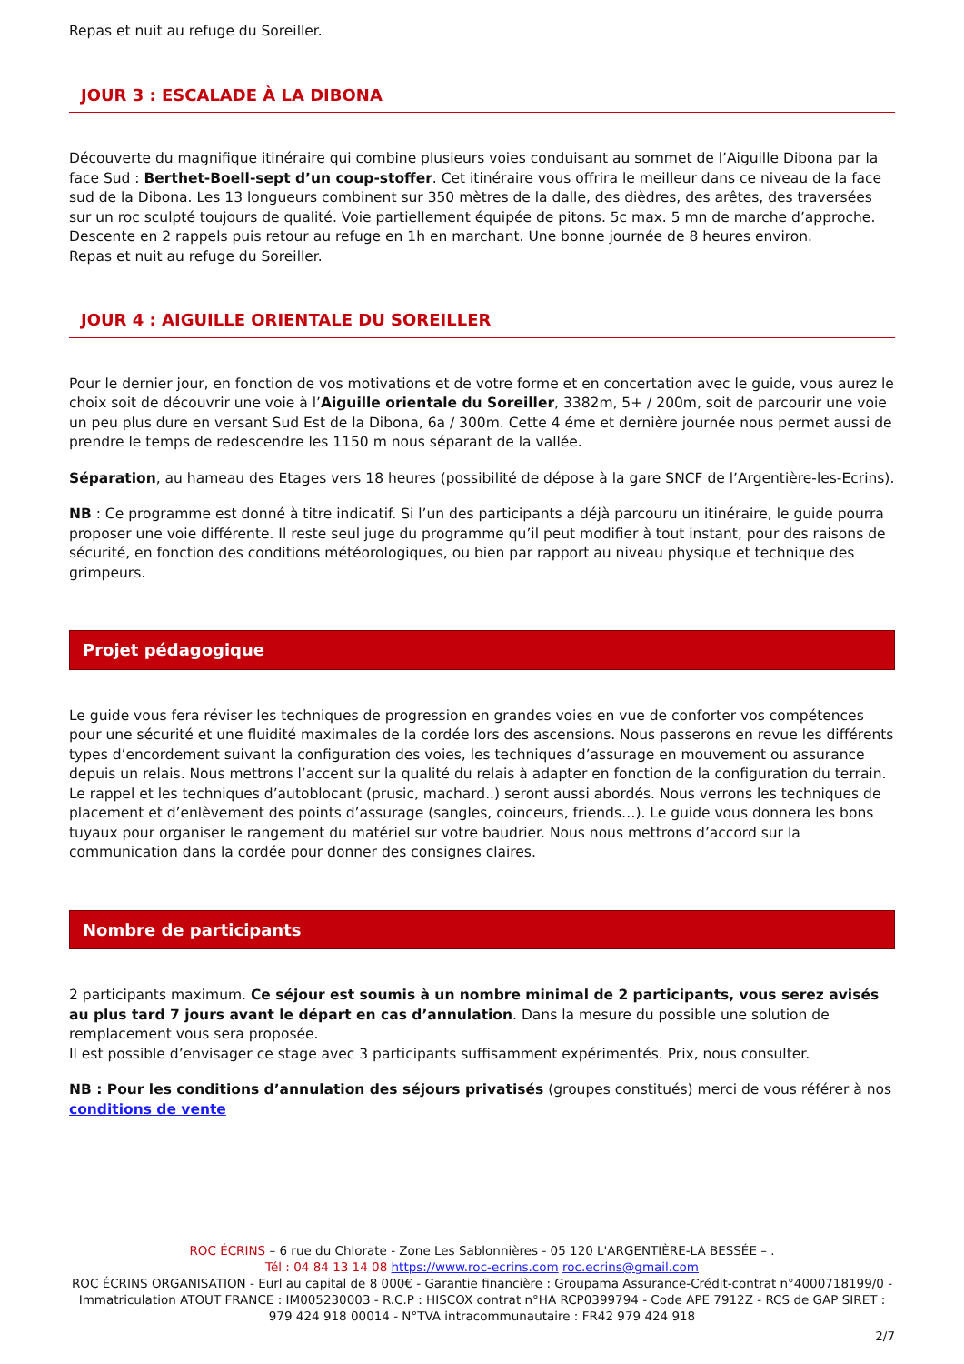Repas et nuit au refuge du Soreiller.
JOUR 3 : ESCALADE À LA DIBONA
Découverte du magnifique itinéraire qui combine plusieurs voies conduisant au sommet de l’Aiguille Dibona par la face Sud : Berthet-Boell-sept d’un coup-stoffer. Cet itinéraire vous offrira le meilleur dans ce niveau de la face sud de la Dibona. Les 13 longueurs combinent sur 350 mètres de la dalle, des dièdres, des arêtes, des traversées sur un roc sculpté toujours de qualité. Voie partiellement équipée de pitons. 5c max. 5 mn de marche d’approche. Descente en 2 rappels puis retour au refuge en 1h en marchant. Une bonne journée de 8 heures environ.
Repas et nuit au refuge du Soreiller.
JOUR 4 : AIGUILLE ORIENTALE DU SOREILLER
Pour le dernier jour, en fonction de vos motivations et de votre forme et en concertation avec le guide, vous aurez le choix soit de découvrir une voie à l’Aiguille orientale du Soreiller, 3382m, 5+ / 200m, soit de parcourir une voie un peu plus dure en versant Sud Est de la Dibona, 6a / 300m. Cette 4 éme et dernière journée nous permet aussi de prendre le temps de redescendre les 1150 m nous séparant de la vallée.
Séparation, au hameau des Etages vers 18 heures (possibilité de dépose à la gare SNCF de l’Argentière-les-Ecrins).
NB : Ce programme est donné à titre indicatif. Si l’un des participants a déjà parcouru un itinéraire, le guide pourra proposer une voie différente. Il reste seul juge du programme qu’il peut modifier à tout instant, pour des raisons de sécurité, en fonction des conditions météorologiques, ou bien par rapport au niveau physique et technique des grimpeurs.
Projet pédagogique
Le guide vous fera réviser les techniques de progression en grandes voies en vue de conforter vos compétences pour une sécurité et une fluidité maximales de la cordée lors des ascensions. Nous passerons en revue les différents types d’encordement suivant la configuration des voies, les techniques d’assurage en mouvement ou assurance depuis un relais. Nous mettrons l’accent sur la qualité du relais à adapter en fonction de la configuration du terrain. Le rappel et les techniques d’autoblocant (prusic, machard..) seront aussi abordés. Nous verrons les techniques de placement et d’enlèvement des points d’assurage (sangles, coinceurs, friends…). Le guide vous donnera les bons tuyaux pour organiser le rangement du matériel sur votre baudrier. Nous nous mettrons d’accord sur la communication dans la cordée pour donner des consignes claires.
Nombre de participants
2 participants maximum. Ce séjour est soumis à un nombre minimal de 2 participants, vous serez avisés au plus tard 7 jours avant le départ en cas d’annulation. Dans la mesure du possible une solution de remplacement vous sera proposée.
Il est possible d’envisager ce stage avec 3 participants suffisamment expérimentés. Prix, nous consulter.
NB : Pour les conditions d’annulation des séjours privatisés (groupes constitués) merci de vous référer à nos conditions de vente
ROC ÉCRINS – 6 rue du Chlorate - Zone Les Sablonnières - 05 120 L'ARGENTIÈRE-LA BESSÉE – .
Tél : 04 84 13 14 08 https://www.roc-ecrins.com roc.ecrins@gmail.com
ROC ÉCRINS ORGANISATION - Eurl au capital de 8 000€ - Garantie financière : Groupama Assurance-Crédit-contrat n°4000718199/0 - Immatriculation ATOUT FRANCE : IM005230003 - R.C.P : HISCOX contrat n°HA RCP0399794 - Code APE 7912Z - RCS de GAP SIRET : 979 424 918 00014 - N°TVA intracommunautaire : FR42 979 424 918
2/7